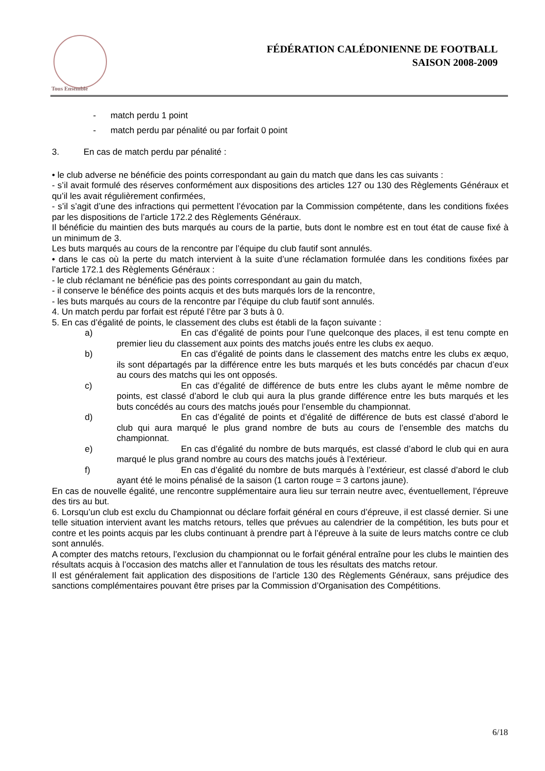Tous Ensemble
FÉDÉRATION CALÉDONIENNE DE FOOTBALL
SAISON 2008-2009
- match perdu 1 point
- match perdu par pénalité ou par forfait 0 point
3. En cas de match perdu par pénalité :
• le club adverse ne bénéficie des points correspondant au gain du match que dans les cas suivants :
- s’il avait formulé des réserves conformément aux dispositions des articles 127 ou 130 des Règlements Généraux et qu’il les avait régulièrement confirmées,
- s’il s’agit d’une des infractions qui permettent l’évocation par la Commission compétente, dans les conditions fixées par les dispositions de l’article 172.2 des Règlements Généraux.
Il bénéficie du maintien des buts marqués au cours de la partie, buts dont le nombre est en tout état de cause fixé à un minimum de 3.
Les buts marqués au cours de la rencontre par l’équipe du club fautif sont annulés.
• dans le cas où la perte du match intervient à la suite d’une réclamation formulée dans les conditions fixées par l’article 172.1 des Règlements Généraux :
- le club réclamant ne bénéficie pas des points correspondant au gain du match,
- il conserve le bénéfice des points acquis et des buts marqués lors de la rencontre,
- les buts marqués au cours de la rencontre par l’équipe du club fautif sont annulés.
4. Un match perdu par forfait est réputé l’être par 3 buts à 0.
5. En cas d’égalité de points, le classement des clubs est établi de la façon suivante :
a) En cas d’égalité de points pour l’une quelconque des places, il est tenu compte en premier lieu du classement aux points des matchs joués entre les clubs ex aequo.
b) En cas d’égalité de points dans le classement des matchs entre les clubs ex æquo, ils sont départagés par la différence entre les buts marqués et les buts concédés par chacun d’eux au cours des matchs qui les ont opposés.
c) En cas d’égalité de différence de buts entre les clubs ayant le même nombre de points, est classé d’abord le club qui aura la plus grande différence entre les buts marqués et les buts concédés au cours des matchs joués pour l’ensemble du championnat.
d) En cas d’égalité de points et d’égalité de différence de buts est classé d’abord le club qui aura marqué le plus grand nombre de buts au cours de l’ensemble des matchs du championnat.
e) En cas d’égalité du nombre de buts marqués, est classé d’abord le club qui en aura marqué le plus grand nombre au cours des matchs joués à l’extérieur.
f) En cas d’égalité du nombre de buts marqués à l’extérieur, est classé d’abord le club ayant été le moins pénalisé de la saison (1 carton rouge = 3 cartons jaune).
En cas de nouvelle égalité, une rencontre supplémentaire aura lieu sur terrain neutre avec, éventuellement, l’épreuve des tirs au but.
6. Lorsqu’un club est exclu du Championnat ou déclare forfait général en cours d’épreuve, il est classé dernier. Si une telle situation intervient avant les matchs retours, telles que prévues au calendrier de la compétition, les buts pour et contre et les points acquis par les clubs continuant à prendre part à l’épreuve à la suite de leurs matchs contre ce club sont annulés.
A compter des matchs retours, l’exclusion du championnat ou le forfait général entraîne pour les clubs le maintien des résultats acquis à l’occasion des matchs aller et l’annulation de tous les résultats des matchs retour.
Il est généralement fait application des dispositions de l’article 130 des Règlements Généraux, sans préjudice des sanctions complémentaires pouvant être prises par la Commission d’Organisation des Compétitions.
6/18